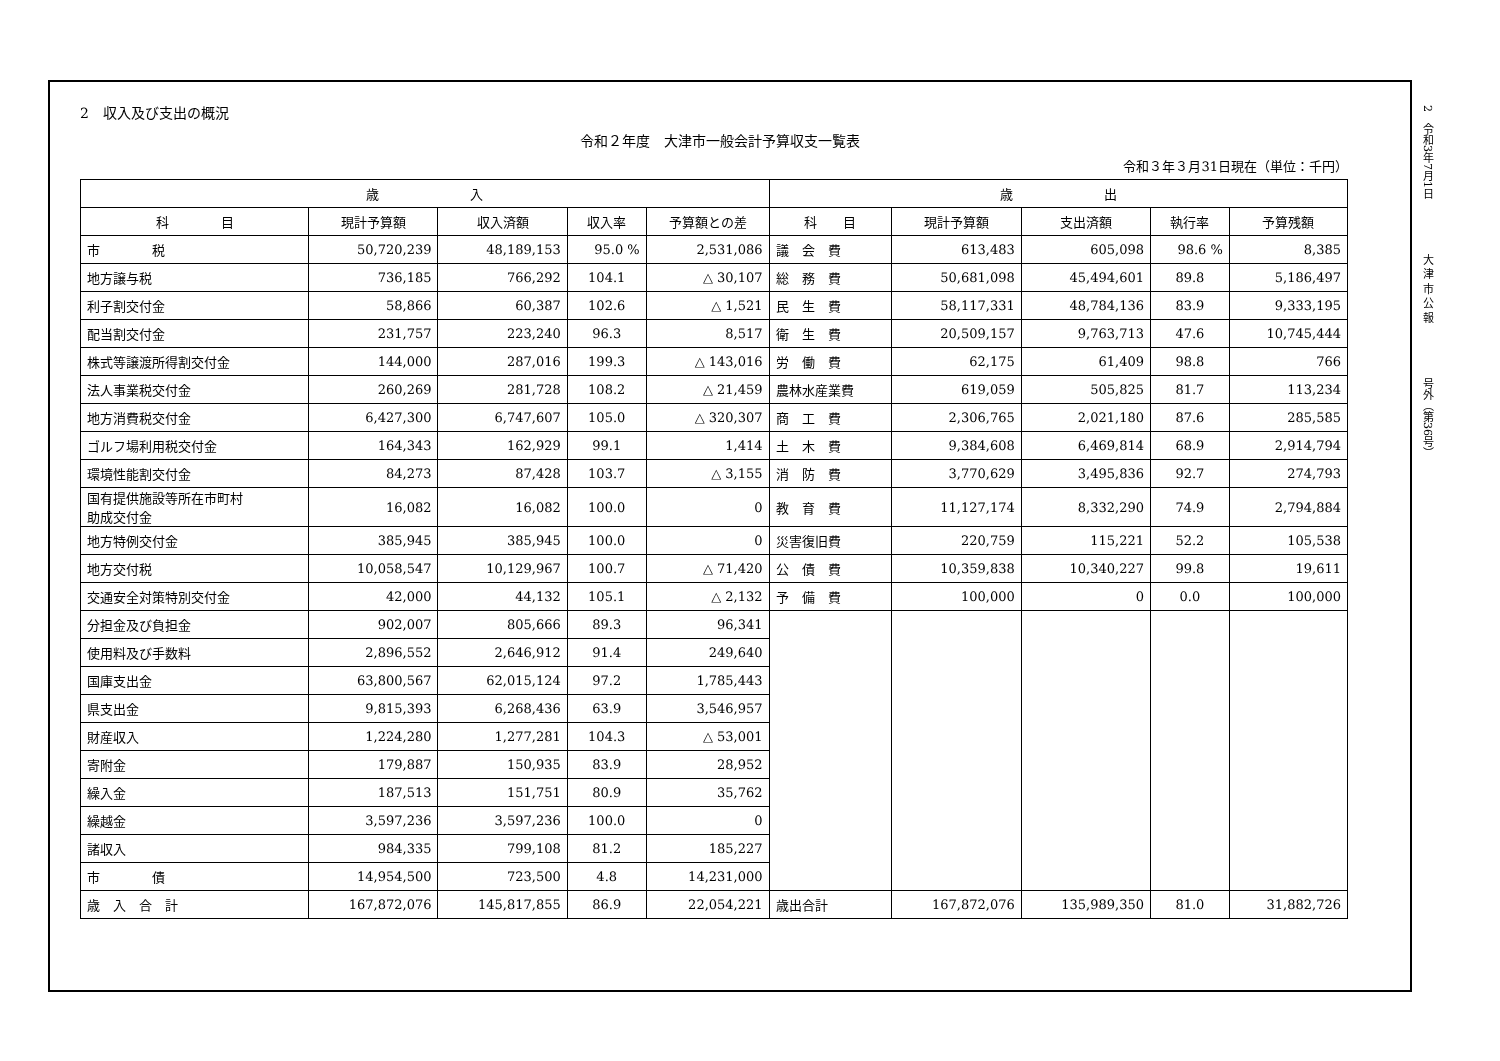2　令和3年7月1日　　　　　大 津 市 公 報　　　　　号外（第36号）
2　収入及び支出の概況
令和２年度　大津市一般会計予算収支一覧表
令和３年３月31日現在（単位：千円）
| 歳 入 | | | | | 歳 出 | | | | |
| --- | --- | --- | --- | --- | --- | --- | --- | --- | --- |
| 科 目 | 現計予算額 | 収入済額 | 収入率 | 予算額との差 | 科 目 | 現計予算額 | 支出済額 | 執行率 | 予算残額 |
| 市 税 | 50,720,239 | 48,189,153 | 95.0 % | 2,531,086 | 議 会 費 | 613,483 | 605,098 | 98.6 % | 8,385 |
| 地方譲与税 | 736,185 | 766,292 | 104.1 | △ 30,107 | 総 務 費 | 50,681,098 | 45,494,601 | 89.8 | 5,186,497 |
| 利子割交付金 | 58,866 | 60,387 | 102.6 | △ 1,521 | 民 生 費 | 58,117,331 | 48,784,136 | 83.9 | 9,333,195 |
| 配当割交付金 | 231,757 | 223,240 | 96.3 | 8,517 | 衛 生 費 | 20,509,157 | 9,763,713 | 47.6 | 10,745,444 |
| 株式等譲渡所得割交付金 | 144,000 | 287,016 | 199.3 | △ 143,016 | 労 働 費 | 62,175 | 61,409 | 98.8 | 766 |
| 法人事業税交付金 | 260,269 | 281,728 | 108.2 | △ 21,459 | 農林水産業費 | 619,059 | 505,825 | 81.7 | 113,234 |
| 地方消費税交付金 | 6,427,300 | 6,747,607 | 105.0 | △ 320,307 | 商 工 費 | 2,306,765 | 2,021,180 | 87.6 | 285,585 |
| ゴルフ場利用税交付金 | 164,343 | 162,929 | 99.1 | 1,414 | 土 木 費 | 9,384,608 | 6,469,814 | 68.9 | 2,914,794 |
| 環境性能割交付金 | 84,273 | 87,428 | 103.7 | △ 3,155 | 消 防 費 | 3,770,629 | 3,495,836 | 92.7 | 274,793 |
| 国有提供施設等所在市町村 助成交付金 | 16,082 | 16,082 | 100.0 | 0 | 教 育 費 | 11,127,174 | 8,332,290 | 74.9 | 2,794,884 |
| 地方特例交付金 | 385,945 | 385,945 | 100.0 | 0 | 災害復旧費 | 220,759 | 115,221 | 52.2 | 105,538 |
| 地方交付税 | 10,058,547 | 10,129,967 | 100.7 | △ 71,420 | 公 債 費 | 10,359,838 | 10,340,227 | 99.8 | 19,611 |
| 交通安全対策特別交付金 | 42,000 | 44,132 | 105.1 | △ 2,132 | 予 備 費 | 100,000 | 0 | 0.0 | 100,000 |
| 分担金及び負担金 | 902,007 | 805,666 | 89.3 | 96,341 | | | | | |
| 使用料及び手数料 | 2,896,552 | 2,646,912 | 91.4 | 249,640 | | | | | |
| 国庫支出金 | 63,800,567 | 62,015,124 | 97.2 | 1,785,443 | | | | | |
| 県支出金 | 9,815,393 | 6,268,436 | 63.9 | 3,546,957 | | | | | |
| 財産収入 | 1,224,280 | 1,277,281 | 104.3 | △ 53,001 | | | | | |
| 寄附金 | 179,887 | 150,935 | 83.9 | 28,952 | | | | | |
| 繰入金 | 187,513 | 151,751 | 80.9 | 35,762 | | | | | |
| 繰越金 | 3,597,236 | 3,597,236 | 100.0 | 0 | | | | | |
| 諸収入 | 984,335 | 799,108 | 81.2 | 185,227 | | | | | |
| 市 債 | 14,954,500 | 723,500 | 4.8 | 14,231,000 | | | | | |
| 歳 入 合 計 | 167,872,076 | 145,817,855 | 86.9 | 22,054,221 | 歳出合計 | 167,872,076 | 135,989,350 | 81.0 | 31,882,726 |